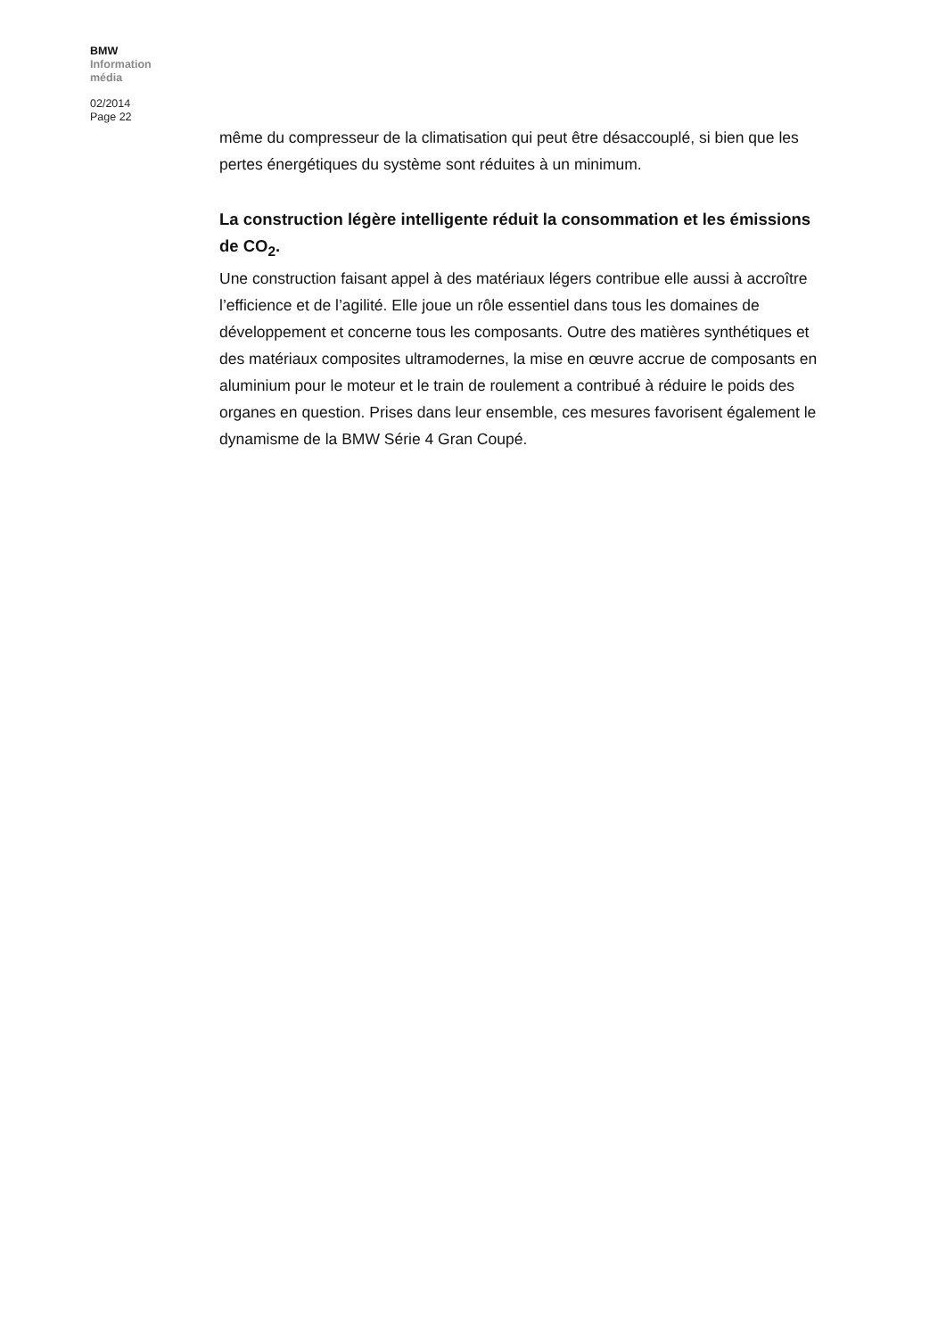BMW
Information
média
02/2014
Page 22
même du compresseur de la climatisation qui peut être désaccouplé, si bien que les pertes énergétiques du système sont réduites à un minimum.
La construction légère intelligente réduit la consommation et les émissions de CO<sub>2</sub>.
Une construction faisant appel à des matériaux légers contribue elle aussi à accroître l’efficience et de l’agilité. Elle joue un rôle essentiel dans tous les domaines de développement et concerne tous les composants. Outre des matières synthétiques et des matériaux composites ultramodernes, la mise en œuvre accrue de composants en aluminium pour le moteur et le train de roulement a contribué à réduire le poids des organes en question. Prises dans leur ensemble, ces mesures favorisent également le dynamisme de la BMW Série 4 Gran Coupé.